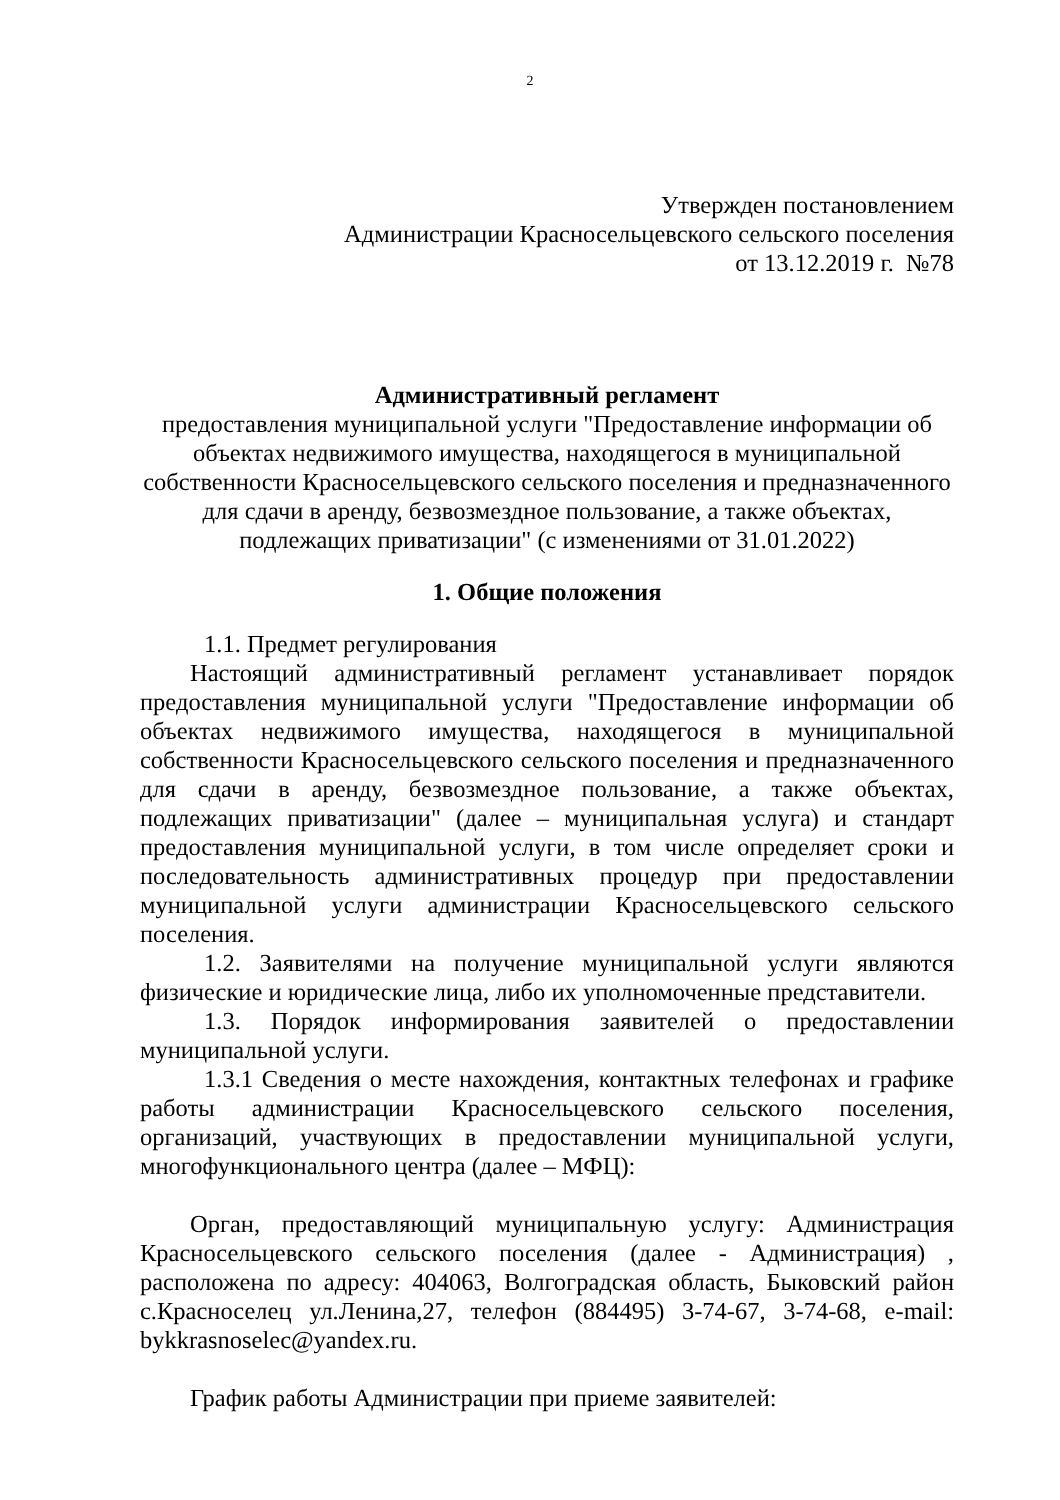2
Утвержден постановлением
Администрации Красносельцевского сельского поселения
от 13.12.2019 г. №78
Административный регламент
предоставления муниципальной услуги "Предоставление информации об объектах недвижимого имущества, находящегося в муниципальной собственности Красносельцевского сельского поселения и предназначенного для сдачи в аренду, безвозмездное пользование, а также объектах, подлежащих приватизации" (с изменениями от 31.01.2022)
1. Общие положения
1.1. Предмет регулирования
Настоящий административный регламент устанавливает порядок предоставления муниципальной услуги "Предоставление информации об объектах недвижимого имущества, находящегося в муниципальной собственности Красносельцевского сельского поселения и предназначенного для сдачи в аренду, безвозмездное пользование, а также объектах, подлежащих приватизации" (далее – муниципальная услуга) и стандарт предоставления муниципальной услуги, в том числе определяет сроки и последовательность административных процедур при предоставлении муниципальной услуги администрации Красносельцевского сельского поселения.
1.2. Заявителями на получение муниципальной услуги являются физические и юридические лица, либо их уполномоченные представители.
1.3. Порядок информирования заявителей о предоставлении муниципальной услуги.
1.3.1 Сведения о месте нахождения, контактных телефонах и графике работы администрации Красносельцевского сельского поселения, организаций, участвующих в предоставлении муниципальной услуги, многофункционального центра (далее – МФЦ):
Орган, предоставляющий муниципальную услугу: Администрация Красносельцевского сельского поселения (далее - Администрация) , расположена по адресу: 404063, Волгоградская область, Быковский район с.Красноселец ул.Ленина,27, телефон (884495) 3-74-67, 3-74-68, e-mail: bykkrasnoselec@yandex.ru.
График работы Администрации при приеме заявителей: